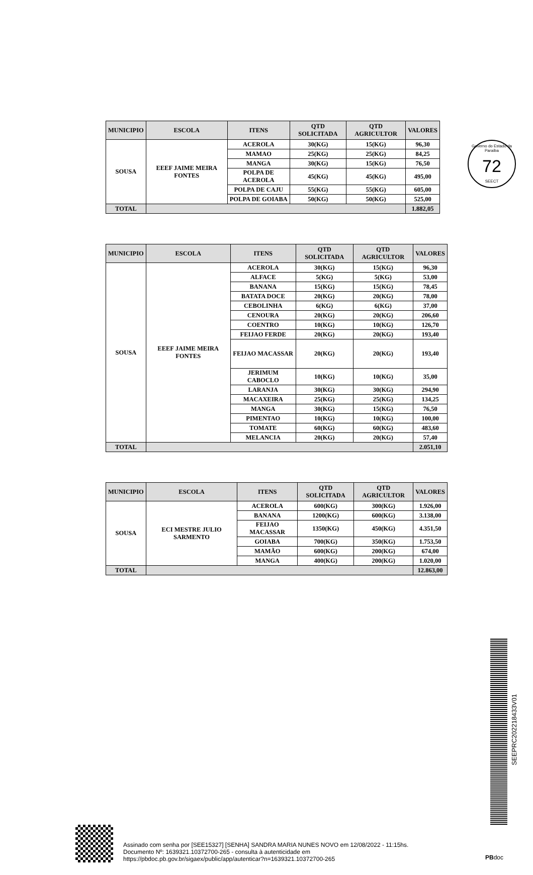Governo do Estado da Paraíba
72
SEECT
| MUNICIPIO | ESCOLA | ITENS | QTD SOLICITADA | QTD AGRICULTOR | VALORES |
| --- | --- | --- | --- | --- | --- |
| SOUSA | EEEF JAIME MEIRA FONTES | ACEROLA | 30(KG) | 15(KG) | 96,30 |
| | | MAMAO | 25(KG) | 25(KG) | 84,25 |
| | | MANGA | 30(KG) | 15(KG) | 76,50 |
| | | POLPA DE ACEROLA | 45(KG) | 45(KG) | 495,00 |
| | | POLPA DE CAJU | 55(KG) | 55(KG) | 605,00 |
| | | POLPA DE GOIABA | 50(KG) | 50(KG) | 525,00 |
| TOTAL | | | | | 1.882,05 |
| MUNICIPIO | ESCOLA | ITENS | QTD SOLICITADA | QTD AGRICULTOR | VALORES |
| --- | --- | --- | --- | --- | --- |
| SOUSA | EEEF JAIME MEIRA FONTES | ACEROLA | 30(KG) | 15(KG) | 96,30 |
| | | ALFACE | 5(KG) | 5(KG) | 53,00 |
| | | BANANA | 15(KG) | 15(KG) | 78,45 |
| | | BATATA DOCE | 20(KG) | 20(KG) | 78,00 |
| | | CEBOLINHA | 6(KG) | 6(KG) | 37,00 |
| | | CENOURA | 20(KG) | 20(KG) | 206,60 |
| | | COENTRO | 10(KG) | 10(KG) | 126,70 |
| | | FEIJAO FERDE | 20(KG) | 20(KG) | 193,40 |
| | | FEIJAO MACASSAR | 20(KG) | 20(KG) | 193,40 |
| | | JERIMUM CABOCLO | 10(KG) | 10(KG) | 35,00 |
| | | LARANJA | 30(KG) | 30(KG) | 294,90 |
| | | MACAXEIRA | 25(KG) | 25(KG) | 134,25 |
| | | MANGA | 30(KG) | 15(KG) | 76,50 |
| | | PIMENTAO | 10(KG) | 10(KG) | 100,00 |
| | | TOMATE | 60(KG) | 60(KG) | 483,60 |
| | | MELANCIA | 20(KG) | 20(KG) | 57,40 |
| TOTAL | | | | | 2.051,10 |
| MUNICIPIO | ESCOLA | ITENS | QTD SOLICITADA | QTD AGRICULTOR | VALORES |
| --- | --- | --- | --- | --- | --- |
| SOUSA | ECI MESTRE JULIO SARMENTO | ACEROLA | 600(KG) | 300(KG) | 1.926,00 |
| | | BANANA | 1200(KG) | 600(KG) | 3.138,00 |
| | | FEIJAO MACASSAR | 1350(KG) | 450(KG) | 4.351,50 |
| | | GOIABA | 700(KG) | 350(KG) | 1.753,50 |
| | | MAMÃO | 600(KG) | 200(KG) | 674,00 |
| | | MANGA | 400(KG) | 200(KG) | 1.020,00 |
| TOTAL | | | | | 12.863,00 |
SEEPRC202218433V01
Assinado com senha por [SEE15327] [SENHA] SANDRA MARIA NUNES NOVO em 12/08/2022 - 11:15hs.
Documento Nº: 1639321.10372700-265 - consulta à autenticidade em
https://pbdoc.pb.gov.br/sigaex/public/app/autenticar?n=1639321.10372700-265
PBdoc